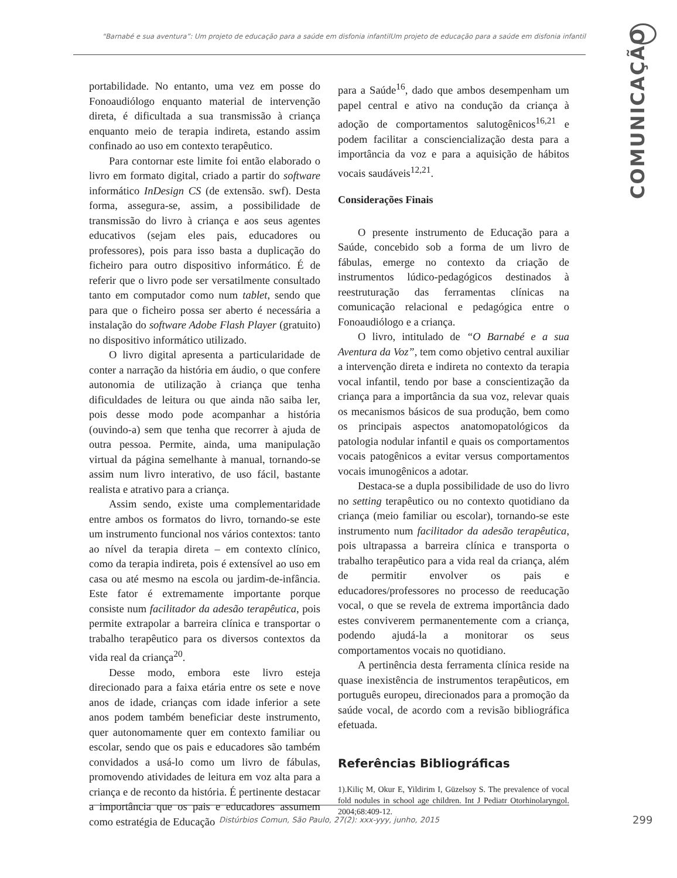“Barnabé e sua aventura”: Um projeto de educação para a saúde em disfonia infantilUm projeto de educação para a saúde em disfonia infantil
COMUNICAÇÃO
portabilidade. No entanto, uma vez em posse do Fonoaudiólogo enquanto material de intervenção direta, é dificultada a sua transmissão à criança enquanto meio de terapia indireta, estando assim confinado ao uso em contexto terapêutico.
Para contornar este limite foi então elaborado o livro em formato digital, criado a partir do software informático InDesign CS (de extensão. swf). Desta forma, assegura-se, assim, a possibilidade de transmissão do livro à criança e aos seus agentes educativos (sejam eles pais, educadores ou professores), pois para isso basta a duplicação do ficheiro para outro dispositivo informático. É de referir que o livro pode ser versatilmente consultado tanto em computador como num tablet, sendo que para que o ficheiro possa ser aberto é necessária a instalação do software Adobe Flash Player (gratuito) no dispositivo informático utilizado.
O livro digital apresenta a particularidade de conter a narração da história em áudio, o que confere autonomia de utilização à criança que tenha dificuldades de leitura ou que ainda não saiba ler, pois desse modo pode acompanhar a história (ouvindo-a) sem que tenha que recorrer à ajuda de outra pessoa. Permite, ainda, uma manipulação virtual da página semelhante à manual, tornando-se assim num livro interativo, de uso fácil, bastante realista e atrativo para a criança.
Assim sendo, existe uma complementaridade entre ambos os formatos do livro, tornando-se este um instrumento funcional nos vários contextos: tanto ao nível da terapia direta – em contexto clínico, como da terapia indireta, pois é extensível ao uso em casa ou até mesmo na escola ou jardim-de-infância. Este fator é extremamente importante porque consiste num facilitador da adesão terapêutica, pois permite extrapolar a barreira clínica e transportar o trabalho terapêutico para os diversos contextos da vida real da criança<sup>20</sup>.
Desse modo, embora este livro esteja direcionado para a faixa etária entre os sete e nove anos de idade, crianças com idade inferior a sete anos podem também beneficiar deste instrumento, quer autonomamente quer em contexto familiar ou escolar, sendo que os pais e educadores são também convidados a usá-lo como um livro de fábulas, promovendo atividades de leitura em voz alta para a criança e de reconto da história. É pertinente destacar a importância que os pais e educadores assumem como estratégia de Educação
para a Saúde<sup>16</sup>, dado que ambos desempenham um papel central e ativo na condução da criança à adoção de comportamentos salutogênicos<sup>16,21</sup> e podem facilitar a consciencialização desta para a importância da voz e para a aquisição de hábitos vocais saudáveis<sup>12,21</sup>.
Considerações Finais
O presente instrumento de Educação para a Saúde, concebido sob a forma de um livro de fábulas, emerge no contexto da criação de instrumentos lúdico-pedagógicos destinados à reestruturação das ferramentas clínicas na comunicação relacional e pedagógica entre o Fonoaudiólogo e a criança.
O livro, intitulado de “O Barnabé e a sua Aventura da Voz”, tem como objetivo central auxiliar a intervenção direta e indireta no contexto da terapia vocal infantil, tendo por base a conscientização da criança para a importância da sua voz, relevar quais os mecanismos básicos de sua produção, bem como os principais aspectos anatomopatológicos da patologia nodular infantil e quais os comportamentos vocais patogênicos a evitar versus comportamentos vocais imunogênicos a adotar.
Destaca-se a dupla possibilidade de uso do livro no setting terapêutico ou no contexto quotidiano da criança (meio familiar ou escolar), tornando-se este instrumento num facilitador da adesão terapêutica, pois ultrapassa a barreira clínica e transporta o trabalho terapêutico para a vida real da criança, além de permitir envolver os pais e educadores/professores no processo de reeducação vocal, o que se revela de extrema importância dado estes conviverem permanentemente com a criança, podendo ajudá-la a monitorar os seus comportamentos vocais no quotidiano.
A pertinência desta ferramenta clínica reside na quase inexistência de instrumentos terapêuticos, em português europeu, direcionados para a promoção da saúde vocal, de acordo com a revisão bibliográfica efetuada.
Referências Bibliográficas
1).Kiliç M, Okur E, Yildirim I, Güzelsoy S. The prevalence of vocal fold nodules in school age children. Int J Pediatr Otorhinolaryngol. 2004;68:409-12.
Distúrbios Comun, São Paulo, 27(2): xxx-yyy, junho, 2015 299